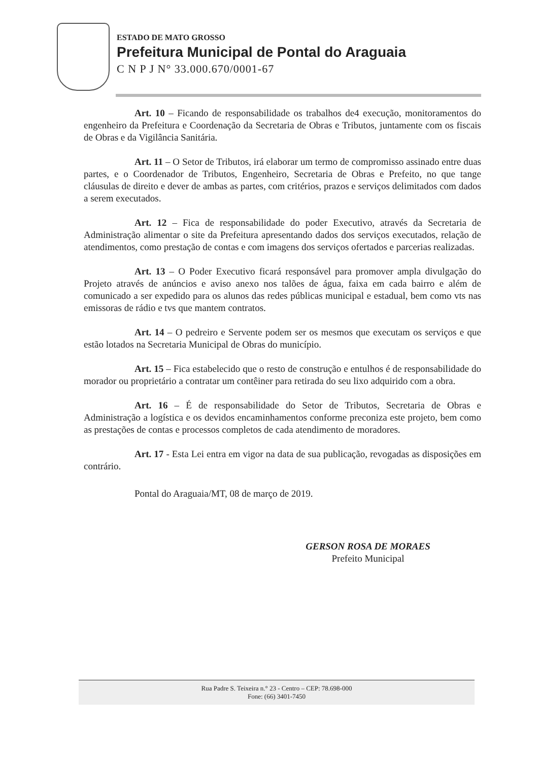ESTADO DE MATO GROSSO
Prefeitura Municipal de Pontal do Araguaia
C N P J N° 33.000.670/0001-67
Art. 10 – Ficando de responsabilidade os trabalhos de4 execução, monitoramentos do engenheiro da Prefeitura e Coordenação da Secretaria de Obras e Tributos, juntamente com os fiscais de Obras e da Vigilância Sanitária.
Art. 11 – O Setor de Tributos, irá elaborar um termo de compromisso assinado entre duas partes, e o Coordenador de Tributos, Engenheiro, Secretaria de Obras e Prefeito, no que tange cláusulas de direito e dever de ambas as partes, com critérios, prazos e serviços delimitados com dados a serem executados.
Art. 12 – Fica de responsabilidade do poder Executivo, através da Secretaria de Administração alimentar o site da Prefeitura apresentando dados dos serviços executados, relação de atendimentos, como prestação de contas e com imagens dos serviços ofertados e parcerias realizadas.
Art. 13 – O Poder Executivo ficará responsável para promover ampla divulgação do Projeto através de anúncios e aviso anexo nos talões de água, faixa em cada bairro e além de comunicado a ser expedido para os alunos das redes públicas municipal e estadual, bem como vts nas emissoras de rádio e tvs que mantem contratos.
Art. 14 – O pedreiro e Servente podem ser os mesmos que executam os serviços e que estão lotados na Secretaria Municipal de Obras do município.
Art. 15 – Fica estabelecido que o resto de construção e entulhos é de responsabilidade do morador ou proprietário a contratar um contêiner para retirada do seu lixo adquirido com a obra.
Art. 16 – É de responsabilidade do Setor de Tributos, Secretaria de Obras e Administração a logística e os devidos encaminhamentos conforme preconiza este projeto, bem como as prestações de contas e processos completos de cada atendimento de moradores.
Art. 17 - Esta Lei entra em vigor na data de sua publicação, revogadas as disposições em contrário.
Pontal do Araguaia/MT, 08 de março de 2019.
GERSON ROSA DE MORAES
Prefeito Municipal
Rua Padre S. Teixeira n.° 23 - Centro – CEP: 78.698-000
Fone: (66) 3401-7450